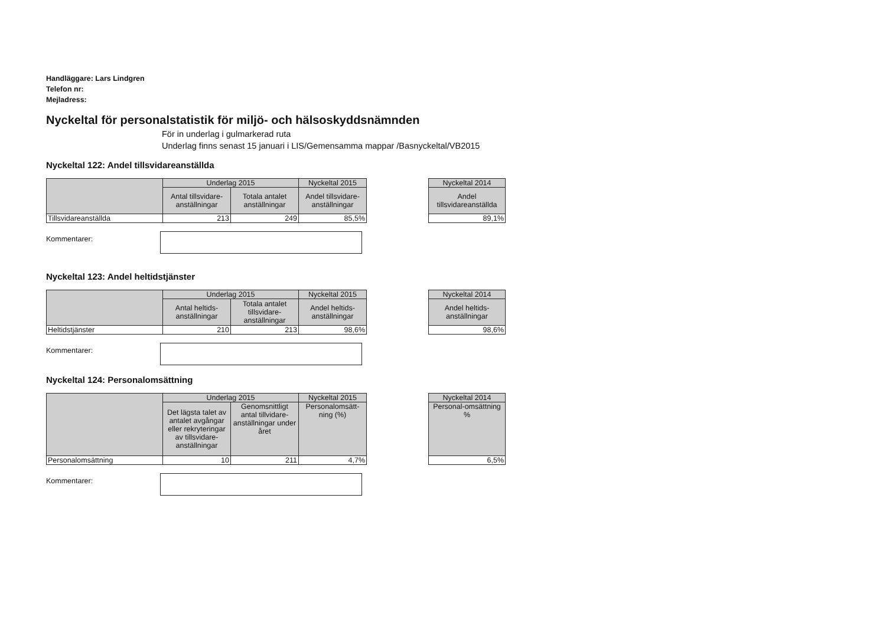Handläggare: Lars Lindgren
Telefon nr:
Mejladress:
Nyckeltal för personalstatistik för miljö- och hälsoskyddsnämnden
För in underlag i gulmarkerad ruta
Underlag finns senast 15 januari i LIS/Gemensamma mappar /Basnyckeltal/VB2015
Nyckeltal 122: Andel tillsvidareanställda
| | Underlag 2015 | | Nyckeltal 2015 |
| --- | --- | --- | --- |
| | Antal tillsvidare-anställningar | Totala antalet anställningar | Andel tillsvidare-anställningar |
| Tillsvidareanställda | 213 | 249 | 85,5% |
| Nyckeltal 2014 |
| --- |
| Andel tillsvidareanställda |
| 89,1% |
Kommentarer:
Nyckeltal 123: Andel heltidstjänster
| | Underlag 2015 | | Nyckeltal 2015 |
| --- | --- | --- | --- |
| | Antal heltids-anställningar | Totala antalet tillsvidare-anställningar | Andel heltids-anställningar |
| Heltidstjänster | 210 | 213 | 98,6% |
| Nyckeltal 2014 |
| --- |
| Andel heltids-anställningar |
| 98,6% |
Kommentarer:
Nyckeltal 124: Personalomsättning
| | Underlag 2015 | | Nyckeltal 2015 |
| --- | --- | --- | --- |
| | Det lägsta talet av antalet avgångar eller rekryteringar av tillsvidare-anställningar | Genomsnittligt antal tillvidare-anställningar under året | Personalomsätt-ning (%) |
| Personalomsättning | 10 | 211 | 4,7% |
| Nyckeltal 2014 |
| --- |
| Personal-omsättning % |
| 6,5% |
Kommentarer: